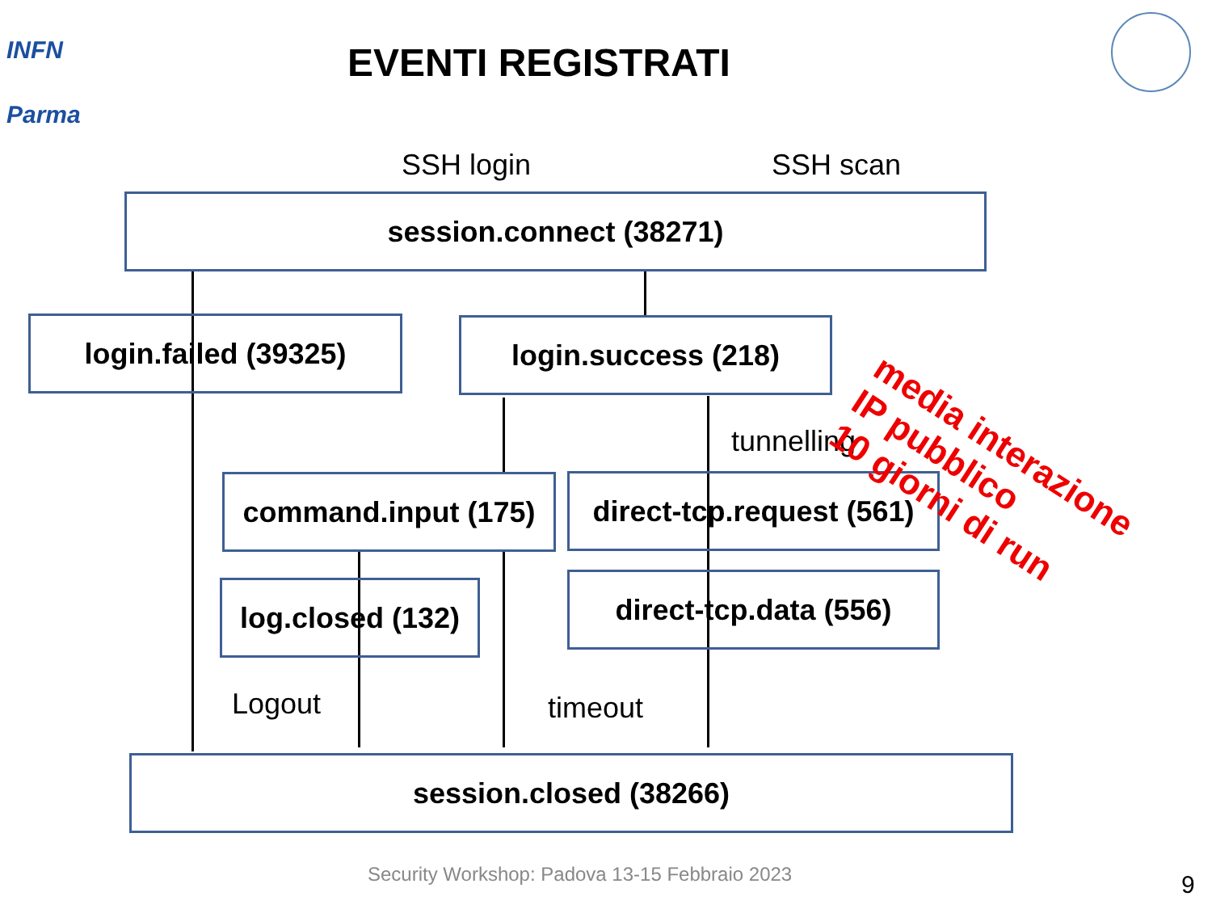INFN
Parma
EVENTI REGISTRATI
SSH login SSH scan
session.connect (38271)
login.failed (39325) login.success (218)
tunnelling
command.input (175)
direct-tcp.request (561)
log.closed (132)
direct-tcp.data (556)
Logout timeout
session.closed (38266)
media interazione
IP pubblico
10 giorni di run
Security Workshop: Padova 13-15 Febbraio 2023
9